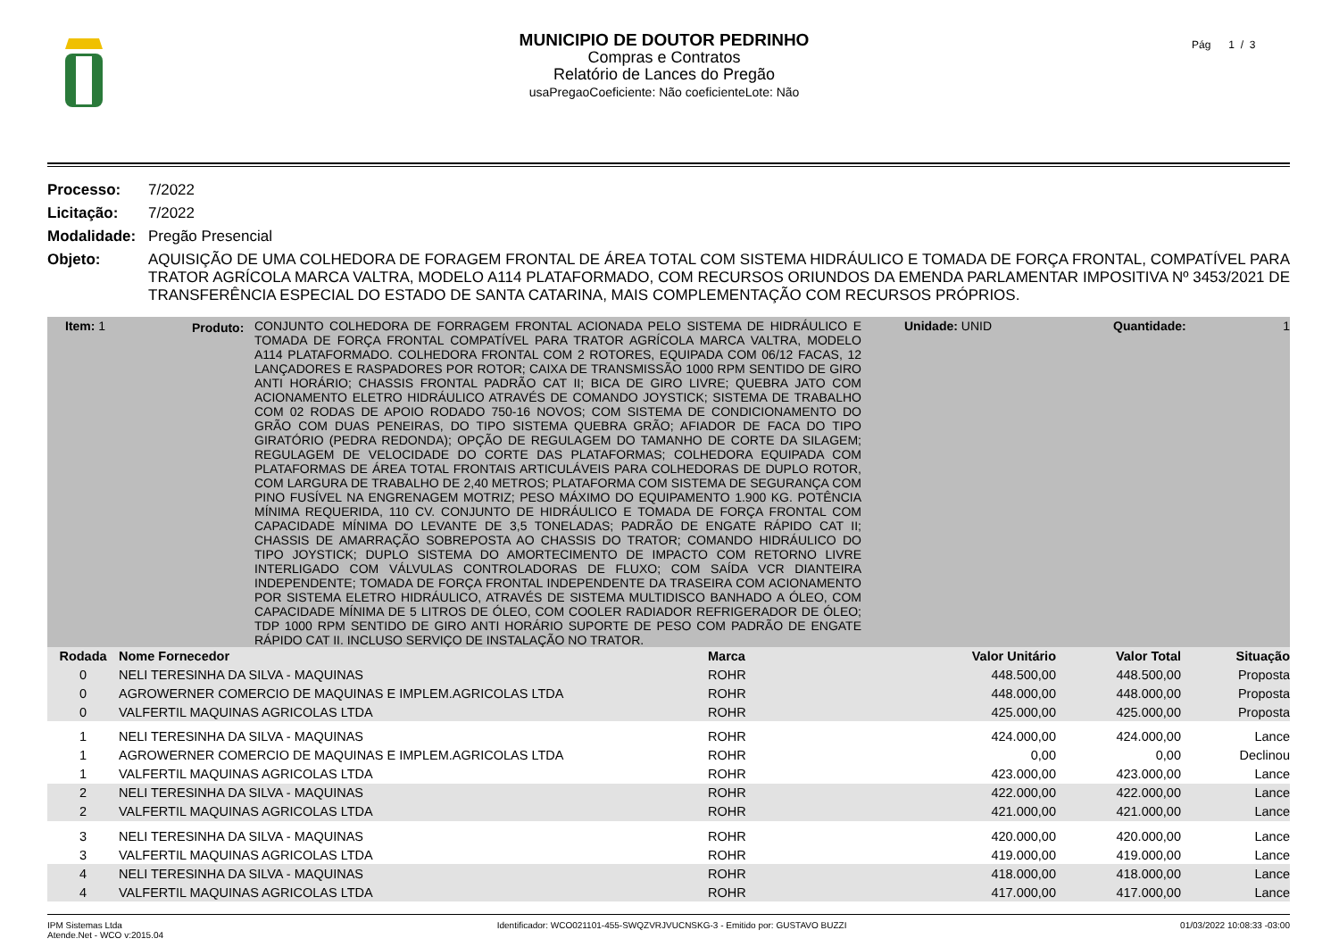MUNICIPIO DE DOUTOR PEDRINHO
Compras e Contratos
Relatório de Lances do Pregão
usaPregaoCoeficiente: Não coeficienteLote: Não
Pág 1 / 3
Processo: 7/2022 Licitação: 7/2022 Modalidade: Pregão Presencial Objeto: AQUISIÇÃO DE UMA COLHEDORA DE FORAGEM FRONTAL DE ÁREA TOTAL COM SISTEMA HIDRÁULICO E TOMADA DE FORÇA FRONTAL, COMPATÍVEL PARA TRATOR AGRÍCOLA MARCA VALTRA, MODELO A114 PLATAFORMADO, COM RECURSOS ORIUNDOS DA EMENDA PARLAMENTAR IMPOSITIVA Nº 3453/2021 DE TRANSFERÊNCIA ESPECIAL DO ESTADO DE SANTA CATARINA, MAIS COMPLEMENTAÇÃO COM RECURSOS PRÓPRIOS.
Item: 1 Produto:
CONJUNTO COLHEDORA DE FORRAGEM FRONTAL ACIONADA PELO SISTEMA DE HIDRÁULICO E TOMADA DE FORÇA FRONTAL COMPATÍVEL PARA TRATOR AGRÍCOLA MARCA VALTRA, MODELO A114 PLATAFORMADO. COLHEDORA FRONTAL COM 2 ROTORES, EQUIPADA COM 06/12 FACAS, 12 LANÇADORES E RASPADORES POR ROTOR; CAIXA DE TRANSMISSÃO 1000 RPM SENTIDO DE GIRO ANTI HORÁRIO; CHASSIS FRONTAL PADRÃO CAT II; BICA DE GIRO LIVRE; QUEBRA JATO COM ACIONAMENTO ELETRO HIDRÁULICO ATRAVÉS DE COMANDO JOYSTICK; SISTEMA DE TRABALHO COM 02 RODAS DE APOIO RODADO 750-16 NOVOS; COM SISTEMA DE CONDICIONAMENTO DO GRÃO COM DUAS PENEIRAS, DO TIPO SISTEMA QUEBRA GRÃO; AFIADOR DE FACA DO TIPO GIRATÓRIO (PEDRA REDONDA); OPÇÃO DE REGULAGEM DO TAMANHO DE CORTE DA SILAGEM; REGULAGEM DE VELOCIDADE DO CORTE DAS PLATAFORMAS; COLHEDORA EQUIPADA COM PLATAFORMAS DE ÁREA TOTAL FRONTAIS ARTICULÁVEIS PARA COLHEDORAS DE DUPLO ROTOR, COM LARGURA DE TRABALHO DE 2,40 METROS; PLATAFORMA COM SISTEMA DE SEGURANÇA COM PINO FUSÍVEL NA ENGRENAGEM MOTRIZ; PESO MÁXIMO DO EQUIPAMENTO 1.900 KG. POTÊNCIA MÍNIMA REQUERIDA, 110 CV. CONJUNTO DE HIDRÁULICO E TOMADA DE FORÇA FRONTAL COM CAPACIDADE MÍNIMA DO LEVANTE DE 3,5 TONELADAS; PADRÃO DE ENGATE RÁPIDO CAT II; CHASSIS DE AMARRAÇÃO SOBREPOSTA AO CHASSIS DO TRATOR; COMANDO HIDRÁULICO DO TIPO JOYSTICK; DUPLO SISTEMA DO AMORTECIMENTO DE IMPACTO COM RETORNO LIVRE INTERLIGADO COM VÁLVULAS CONTROLADORAS DE FLUXO; COM SAÍDA VCR DIANTEIRA INDEPENDENTE; TOMADA DE FORÇA FRONTAL INDEPENDENTE DA TRASEIRA COM ACIONAMENTO POR SISTEMA ELETRO HIDRÁULICO, ATRAVÉS DE SISTEMA MULTIDISCO BANHADO A ÓLEO, COM CAPACIDADE MÍNIMA DE 5 LITROS DE ÓLEO, COM COOLER RADIADOR REFRIGERADOR DE ÓLEO; TDP 1000 RPM SENTIDO DE GIRO ANTI HORÁRIO SUPORTE DE PESO COM PADRÃO DE ENGATE RÁPIDO CAT II. INCLUSO SERVIÇO DE INSTALAÇÃO NO TRATOR.
Unidade: UNID Quantidade: 1
| Rodada | Nome Fornecedor | Marca | Valor Unitário | Valor Total | Situação |
| --- | --- | --- | --- | --- | --- |
| 0 | NELI TERESINHA DA SILVA - MAQUINAS | ROHR | 448.500,00 | 448.500,00 | Proposta |
| 0 | AGROWERNER COMERCIO DE MAQUINAS E IMPLEM.AGRICOLAS LTDA | ROHR | 448.000,00 | 448.000,00 | Proposta |
| 0 | VALFERTIL MAQUINAS AGRICOLAS LTDA | ROHR | 425.000,00 | 425.000,00 | Proposta |
| 1 | NELI TERESINHA DA SILVA - MAQUINAS | ROHR | 424.000,00 | 424.000,00 | Lance |
| 1 | AGROWERNER COMERCIO DE MAQUINAS E IMPLEM.AGRICOLAS LTDA | ROHR | 0,00 | 0,00 | Declinou |
| 1 | VALFERTIL MAQUINAS AGRICOLAS LTDA | ROHR | 423.000,00 | 423.000,00 | Lance |
| 2 | NELI TERESINHA DA SILVA - MAQUINAS | ROHR | 422.000,00 | 422.000,00 | Lance |
| 2 | VALFERTIL MAQUINAS AGRICOLAS LTDA | ROHR | 421.000,00 | 421.000,00 | Lance |
| 3 | NELI TERESINHA DA SILVA - MAQUINAS | ROHR | 420.000,00 | 420.000,00 | Lance |
| 3 | VALFERTIL MAQUINAS AGRICOLAS LTDA | ROHR | 419.000,00 | 419.000,00 | Lance |
| 4 | NELI TERESINHA DA SILVA - MAQUINAS | ROHR | 418.000,00 | 418.000,00 | Lance |
| 4 | VALFERTIL MAQUINAS AGRICOLAS LTDA | ROHR | 417.000,00 | 417.000,00 | Lance |
IPM Sistemas Ltda
Atende.Net - WCO v:2015.04 Identificador: WCO021101-455-SWQZVRJVUCNSKG-3 - Emitido por: GUSTAVO BUZZI 01/03/2022 10:08:33 -03:00